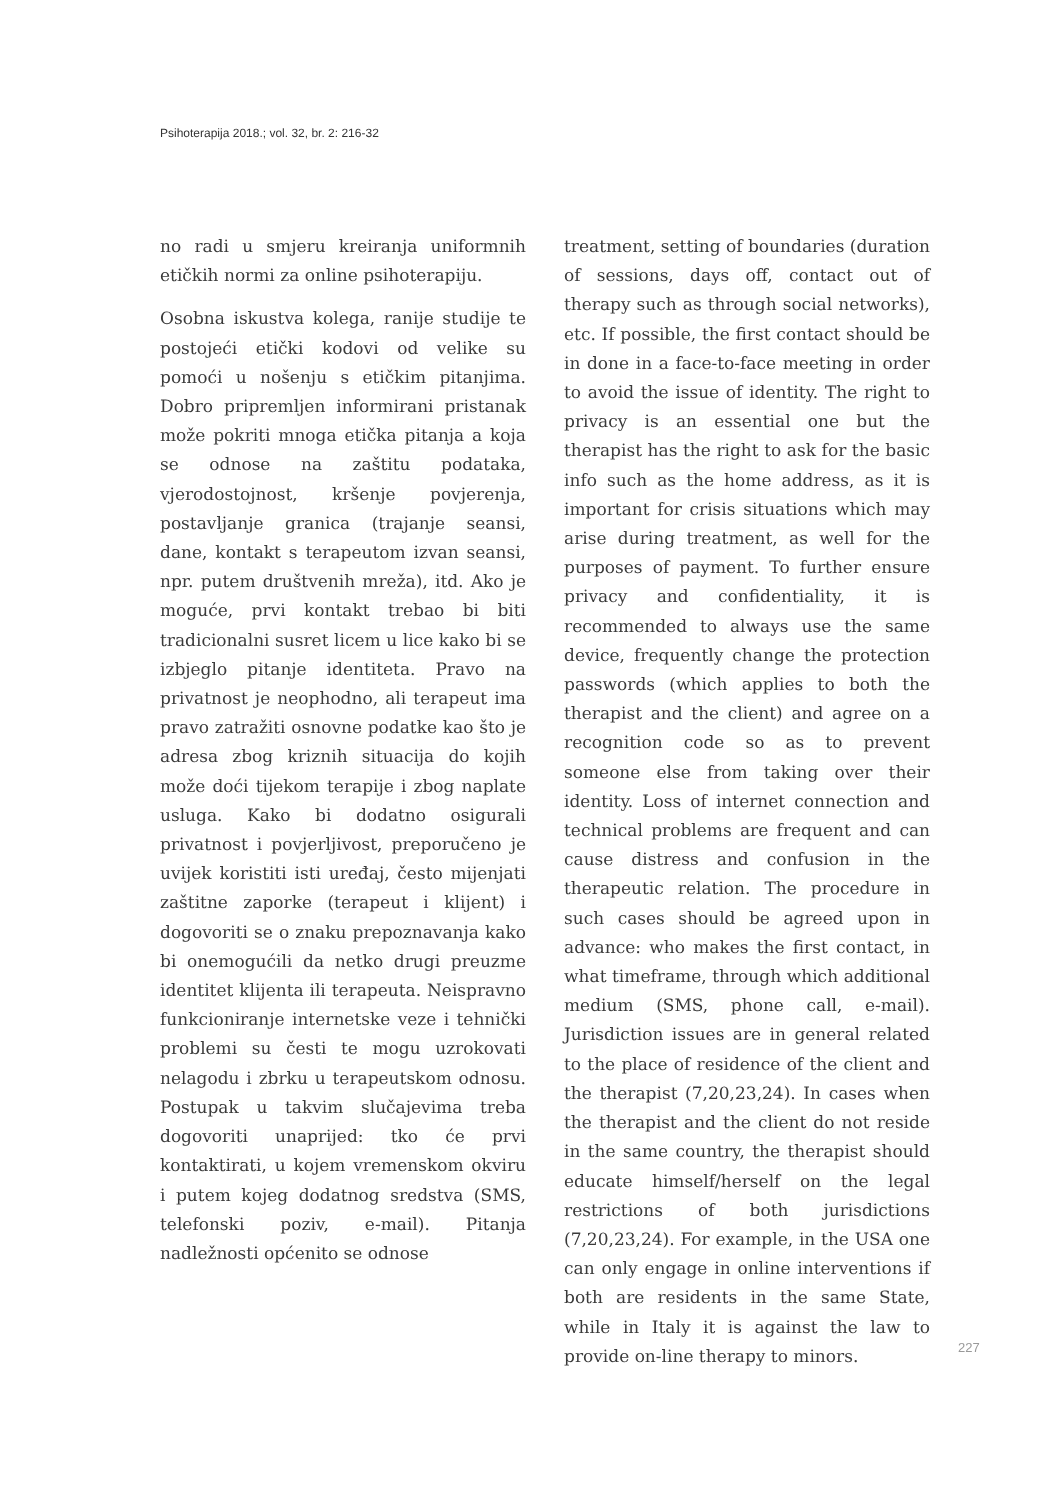Psihoterapija 2018.; vol. 32, br. 2: 216-32
no radi u smjeru kreiranja uniformnih etičkih normi za online psihoterapiju.
Osobna iskustva kolega, ranije studije te postojeći etički kodovi od velike su pomoći u nošenju s etičkim pitanjima. Dobro pripremljen informirani pristanak može pokriti mnoga etička pitanja a koja se odnose na zaštitu podataka, vjerodostojnost, kršenje povjerenja, postavljanje granica (trajanje seansi, dane, kontakt s terapeutom izvan seansi, npr. putem društvenih mreža), itd. Ako je moguće, prvi kontakt trebao bi biti tradicionalni susret licem u lice kako bi se izbjeglo pitanje identiteta. Pravo na privatnost je neophodno, ali terapeut ima pravo zatražiti osnovne podatke kao što je adresa zbog kriznih situacija do kojih može doći tijekom terapije i zbog naplate usluga. Kako bi dodatno osigurali privatnost i povjerljivost, preporučeno je uvijek koristiti isti uređaj, često mijenjati zaštitne zaporke (terapeut i klijent) i dogovoriti se o znaku prepoznavanja kako bi onemogućili da netko drugi preuzme identitet klijenta ili terapeuta. Neispravno funkcioniranje internetske veze i tehnički problemi su česti te mogu uzrokovati nelagodu i zbrku u terapeutskom odnosu. Postupak u takvim slučajevima treba dogovoriti unaprijed: tko će prvi kontaktirati, u kojem vremenskom okviru i putem kojeg dodatnog sredstva (SMS, telefonski poziv, e-mail). Pitanja nadležnosti općenito se odnose
treatment, setting of boundaries (duration of sessions, days off, contact out of therapy such as through social networks), etc. If possible, the first contact should be in done in a face-to-face meeting in order to avoid the issue of identity. The right to privacy is an essential one but the therapist has the right to ask for the basic info such as the home address, as it is important for crisis situations which may arise during treatment, as well for the purposes of payment. To further ensure privacy and confidentiality, it is recommended to always use the same device, frequently change the protection passwords (which applies to both the therapist and the client) and agree on a recognition code so as to prevent someone else from taking over their identity. Loss of internet connection and technical problems are frequent and can cause distress and confusion in the therapeutic relation. The procedure in such cases should be agreed upon in advance: who makes the first contact, in what timeframe, through which additional medium (SMS, phone call, e-mail). Jurisdiction issues are in general related to the place of residence of the client and the therapist (7,20,23,24). In cases when the therapist and the client do not reside in the same country, the therapist should educate himself/herself on the legal restrictions of both jurisdictions (7,20,23,24). For example, in the USA one can only engage in online interventions if both are residents in the same State, while in Italy it is against the law to provide on-line therapy to minors.
227